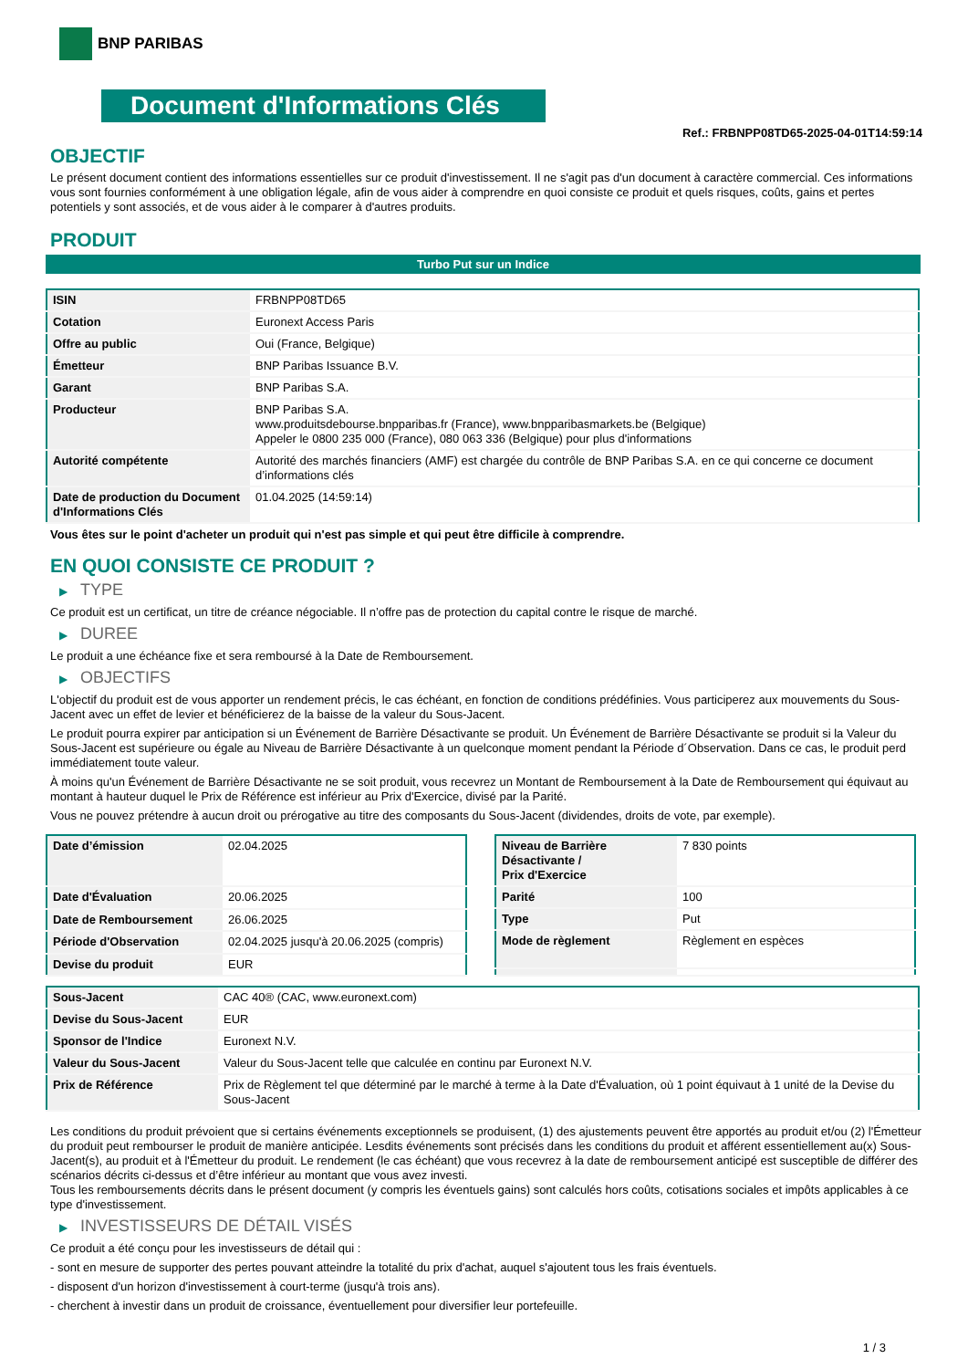BNP PARIBAS
Document d'Informations Clés
Ref.: FRBNPP08TD65-2025-04-01T14:59:14
OBJECTIF
Le présent document contient des informations essentielles sur ce produit d'investissement. Il ne s'agit pas d'un document à caractère commercial. Ces informations vous sont fournies conformément à une obligation légale, afin de vous aider à comprendre en quoi consiste ce produit et quels risques, coûts, gains et pertes potentiels y sont associés, et de vous aider à le comparer à d'autres produits.
PRODUIT
Turbo Put sur un Indice
| ISIN | FRBNPP08TD65 |
| Cotation | Euronext Access Paris |
| Offre au public | Oui (France, Belgique) |
| Émetteur | BNP Paribas Issuance B.V. |
| Garant | BNP Paribas S.A. |
| Producteur | BNP Paribas S.A. www.produitsdebourse.bnpparibas.fr (France), www.bnpparibasmarkets.be (Belgique) Appeler le 0800 235 000 (France), 080 063 336 (Belgique) pour plus d'informations |
| Autorité compétente | Autorité des marchés financiers (AMF) est chargée du contrôle de BNP Paribas S.A. en ce qui concerne ce document d’informations clés |
| Date de production du Document d'Informations Clés | 01.04.2025 (14:59:14) |
Vous êtes sur le point d'acheter un produit qui n'est pas simple et qui peut être difficile à comprendre.
EN QUOI CONSISTE CE PRODUIT ?
▶ TYPE
Ce produit est un certificat, un titre de créance négociable. Il n’offre pas de protection du capital contre le risque de marché.
▶ DUREE
Le produit a une échéance fixe et sera remboursé à la Date de Remboursement.
▶ OBJECTIFS
L'objectif du produit est de vous apporter un rendement précis, le cas échéant, en fonction de conditions prédéfinies. Vous participerez aux mouvements du Sous-Jacent avec un effet de levier et bénéficierez de la baisse de la valeur du Sous-Jacent.
Le produit pourra expirer par anticipation si un Événement de Barrière Désactivante se produit. Un Événement de Barrière Désactivante se produit si la Valeur du Sous-Jacent est supérieure ou égale au Niveau de Barrière Désactivante à un quelconque moment pendant la Période d´Observation. Dans ce cas, le produit perd immédiatement toute valeur.
À moins qu'un Événement de Barrière Désactivante ne se soit produit, vous recevrez un Montant de Remboursement à la Date de Remboursement qui équivaut au montant à hauteur duquel le Prix de Référence est inférieur au Prix d'Exercice, divisé par la Parité.
Vous ne pouvez prétendre à aucun droit ou prérogative au titre des composants du Sous-Jacent (dividendes, droits de vote, par exemple).
| Date d’émission | 02.04.2025 |
| Date d'Évaluation | 20.06.2025 |
| Date de Remboursement | 26.06.2025 |
| Période d'Observation | 02.04.2025 jusqu'à 20.06.2025 (compris) |
| Devise du produit | EUR |
| Niveau de Barrière Désactivante / Prix d'Exercice | 7 830 points |
| Parité | 100 |
| Type | Put |
| Mode de règlement | Règlement en espèces |
| Sous-Jacent | CAC 40® (CAC, www.euronext.com) |
| Devise du Sous-Jacent | EUR |
| Sponsor de l'Indice | Euronext N.V. |
| Valeur du Sous-Jacent | Valeur du Sous-Jacent telle que calculée en continu par Euronext N.V. |
| Prix de Référence | Prix de Règlement tel que déterminé par le marché à terme à la Date d'Évaluation, où 1 point équivaut à 1 unité de la Devise du Sous-Jacent |
Les conditions du produit prévoient que si certains événements exceptionnels se produisent, (1) des ajustements peuvent être apportés au produit et/ou (2) l'Émetteur du produit peut rembourser le produit de manière anticipée. Lesdits événements sont précisés dans les conditions du produit et afférent essentiellement au(x) Sous-Jacent(s), au produit et à l'Émetteur du produit. Le rendement (le cas échéant) que vous recevrez à la date de remboursement anticipé est susceptible de différer des scénarios décrits ci-dessus et d’être inférieur au montant que vous avez investi.
Tous les remboursements décrits dans le présent document (y compris les éventuels gains) sont calculés hors coûts, cotisations sociales et impôts applicables à ce type d'investissement.
▶ INVESTISSEURS DE DÉTAIL VISÉS
Ce produit a été conçu pour les investisseurs de détail qui :
- sont en mesure de supporter des pertes pouvant atteindre la totalité du prix d'achat, auquel s'ajoutent tous les frais éventuels.
- disposent d'un horizon d'investissement à court-terme (jusqu'à trois ans).
- cherchent à investir dans un produit de croissance, éventuellement pour diversifier leur portefeuille.
1 / 3